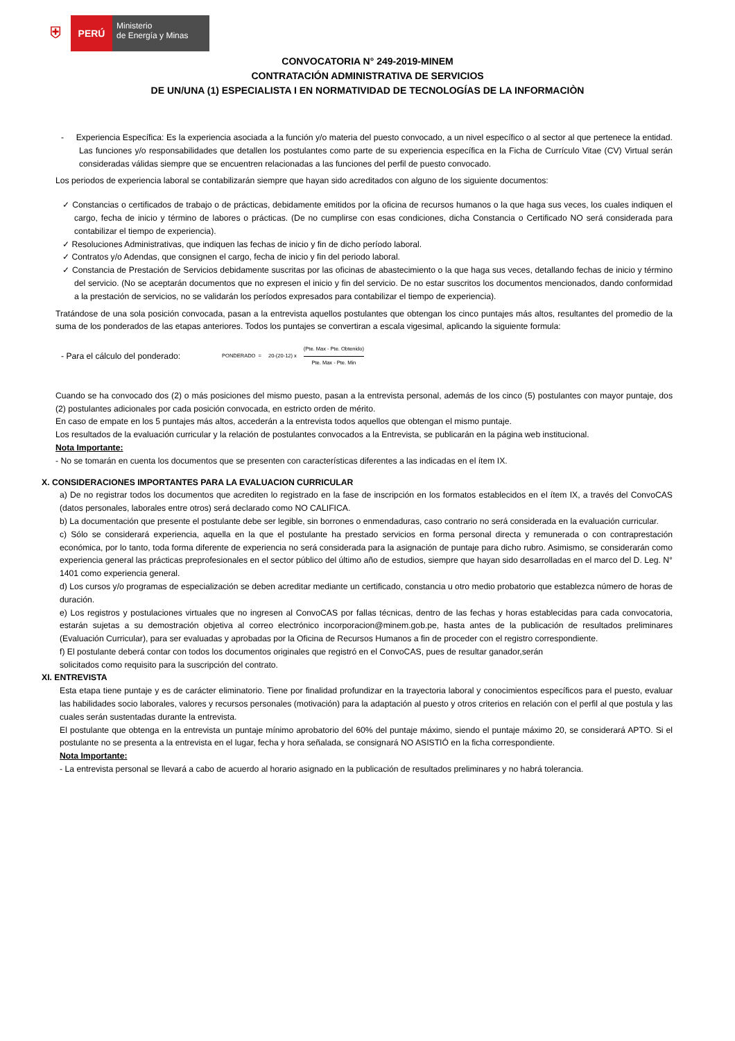⛨
PERÚ
Ministerio
de Energía y Minas
CONVOCATORIA N° 249-2019-MINEM
CONTRATACIÓN ADMINISTRATIVA DE SERVICIOS
DE UN/UNA (1) ESPECIALISTA I EN NORMATIVIDAD DE TECNOLOGÍAS DE LA INFORMACIÒN
- Experiencia Específica: Es la experiencia asociada a la función y/o materia del puesto convocado, a un nivel específico o al sector al que pertenece la entidad. Las funciones y/o responsabilidades que detallen los postulantes como parte de su experiencia específica en la Ficha de Currículo Vitae (CV) Virtual serán consideradas válidas siempre que se encuentren relacionadas a las funciones del perfil de puesto convocado.
Los periodos de experiencia laboral se contabilizarán siempre que hayan sido acreditados con alguno de los siguiente documentos:
✓ Constancias o certificados de trabajo o de prácticas, debidamente emitidos por la oficina de recursos humanos o la que haga sus veces, los cuales indiquen el cargo, fecha de inicio y término de labores o prácticas. (De no cumplirse con esas condiciones, dicha Constancia o Certificado NO será considerada para contabilizar el tiempo de experiencia).
✓ Resoluciones Administrativas, que indiquen las fechas de inicio y fin de dicho período laboral.
✓ Contratos y/o Adendas, que consignen el cargo, fecha de inicio y fin del periodo laboral.
✓ Constancia de Prestación de Servicios debidamente suscritas por las oficinas de abastecimiento o la que haga sus veces, detallando fechas de inicio y término del servicio. (No se aceptarán documentos que no expresen el inicio y fin del servicio. De no estar suscritos los documentos mencionados, dando conformidad a la prestación de servicios, no se validarán los períodos expresados para contabilizar el tiempo de experiencia).
Tratándose de una sola posición convocada, pasan a la entrevista aquellos postulantes que obtengan los cinco puntajes más altos, resultantes del promedio de la suma de los ponderados de las etapas anteriores. Todos los puntajes se convertiran a escala vigesimal, aplicando la siguiente formula:
- Para el cálculo del ponderado: PONDERADO = 20-(20-12) x (Pte. Max - Pte. Obtenido) Pte. Max - Pte. Min
Cuando se ha convocado dos (2) o más posiciones del mismo puesto, pasan a la entrevista personal, además de los cinco (5) postulantes con mayor puntaje, dos (2) postulantes adicionales por cada posición convocada, en estricto orden de mérito.
En caso de empate en los 5 puntajes más altos, accederán a la entrevista todos aquellos que obtengan el mismo puntaje.
Los resultados de la evaluación curricular y la relación de postulantes convocados a la Entrevista, se publicarán en la página web institucional.
Nota Importante:
- No se tomarán en cuenta los documentos que se presenten con características diferentes a las indicadas en el ítem IX.
X. CONSIDERACIONES IMPORTANTES PARA LA EVALUACION CURRICULAR
a) De no registrar todos los documentos que acrediten lo registrado en la fase de inscripción en los formatos establecidos en el ítem IX, a través del ConvoCAS (datos personales, laborales entre otros) será declarado como NO CALIFICA.
b) La documentación que presente el postulante debe ser legible, sin borrones o enmendaduras, caso contrario no será considerada en la evaluación curricular.
c) Sólo se considerará experiencia, aquella en la que el postulante ha prestado servicios en forma personal directa y remunerada o con contraprestación económica, por lo tanto, toda forma diferente de experiencia no será considerada para la asignación de puntaje para dicho rubro. Asimismo, se considerarán como experiencia general las prácticas preprofesionales en el sector público del último año de estudios, siempre que hayan sido desarrolladas en el marco del D. Leg. N° 1401 como experiencia general.
d) Los cursos y/o programas de especialización se deben acreditar mediante un certificado, constancia u otro medio probatorio que establezca número de horas de duración.
e) Los registros y postulaciones virtuales que no ingresen al ConvoCAS por fallas técnicas, dentro de las fechas y horas establecidas para cada convocatoria, estarán sujetas a su demostración objetiva al correo electrónico incorporacion@minem.gob.pe, hasta antes de la publicación de resultados preliminares (Evaluación Curricular), para ser evaluadas y aprobadas por la Oficina de Recursos Humanos a fin de proceder con el registro correspondiente.
f) El postulante deberá contar con todos los documentos originales que registró en el ConvoCAS, pues de resultar ganador,serán
solicitados como requisito para la suscripción del contrato.
XI. ENTREVISTA
Esta etapa tiene puntaje y es de carácter eliminatorio. Tiene por finalidad profundizar en la trayectoria laboral y conocimientos específicos para el puesto, evaluar las habilidades socio laborales, valores y recursos personales (motivación) para la adaptación al puesto y otros criterios en relación con el perfil al que postula y las cuales serán sustentadas durante la entrevista.
El postulante que obtenga en la entrevista un puntaje mínimo aprobatorio del 60% del puntaje máximo, siendo el puntaje máximo 20, se considerará APTO. Si el postulante no se presenta a la entrevista en el lugar, fecha y hora señalada, se consignará NO ASISTIÓ en la ficha correspondiente.
Nota Importante:
- La entrevista personal se llevará a cabo de acuerdo al horario asignado en la publicación de resultados preliminares y no habrá tolerancia.